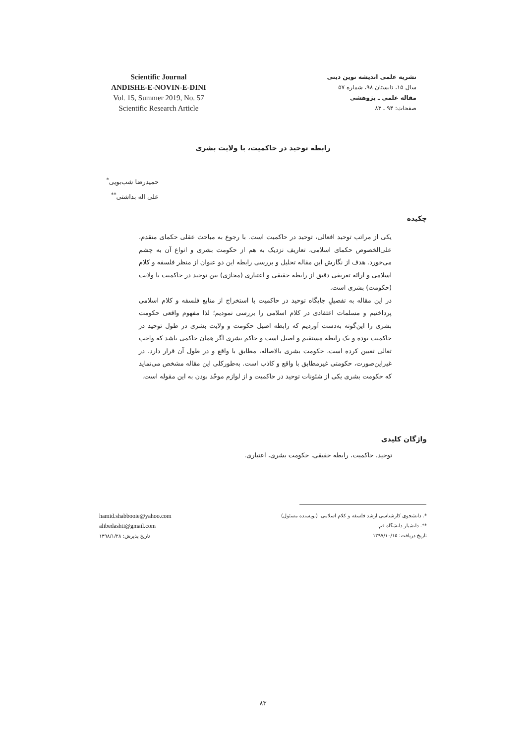Scientific Journal
ANDISHE-E-NOVIN-E-DINI
Vol. 15, Summer 2019, No. 57
Scientific Research Article
نشریه علمی اندیشه نوین دینی
سال ۱۵، تابستان ۹۸، شماره ۵۷
مقاله علمی ـ پژوهشی
صفحات: ۹۴ ـ ۸۳
رابطه توحید در حاکمیت، با ولایت بشری
حمیدرضا شب‌بویی<sup>*</sup>
علی اله بداشتی<sup>**</sup>
چکیده
یکی از مراتب توحید افعالی، توحید در حاکمیت است. با رجوع به مباحث عقلی حکمای متقدم، علی‌الخصوص حکمای اسلامی، تعاریف نزدیک به هم از حکومت بشری و انواع آن به چشم می‌خورد. هدف از نگارش این مقاله تحلیل و بررسی رابطه این دو عنوان از منظر فلسفه و کلام اسلامی و ارائه تعریفی دقیق از رابطه حقیقی و اعتباری (مجازی) بین توحید در حاکمیت با ولایت (حکومت) بشری است.
در این مقاله به تفصیلِ جایگاه توحید در حاکمیت با استخراج از منابع فلسفه و کلام اسلامی پرداختیم و مسلمات اعتقادی در کلام اسلامی را بررسی نمودیم؛ لذا مفهوم واقعی حکومت بشری را این‌گونه به‌دست آوردیم که رابطه اصیل حکومت و ولایت بشری در طول توحید در حاکمیت بوده و یک رابطه مستقیم و اصیل است و حاکم بشری اگر همان حاکمی باشد که واجب تعالی تعیین کرده است، حکومت بشری بالاصاله، مطابق با واقع و در طول آن قرار دارد. در غیراین‌صورت، حکومتی غیرمطابق با واقع و کاذب است. به‌طورکلی این مقاله مشخص می‌نماید که حکومت بشری یکی از شئونات توحید در حاکمیت و از لوازم موحّد بودن به این مقوله است.
واژگان کلیدی
توحید، حاکمیت، رابطه حقیقی، حکومت بشری، اعتباری.
*. دانشجوی کارشناسی ارشد فلسفه و کلام اسلامی. (نویسنده مسئول)
**. دانشیار دانشگاه قم.
تاریخ دریافت: ۱۳۹۷/۱۰/۱۵
hamid.shabbooie@yahoo.com
alibedashti@gmail.com
تاریخ پذیرش: ۱۳۹۸/۱/۲۸
۸۳